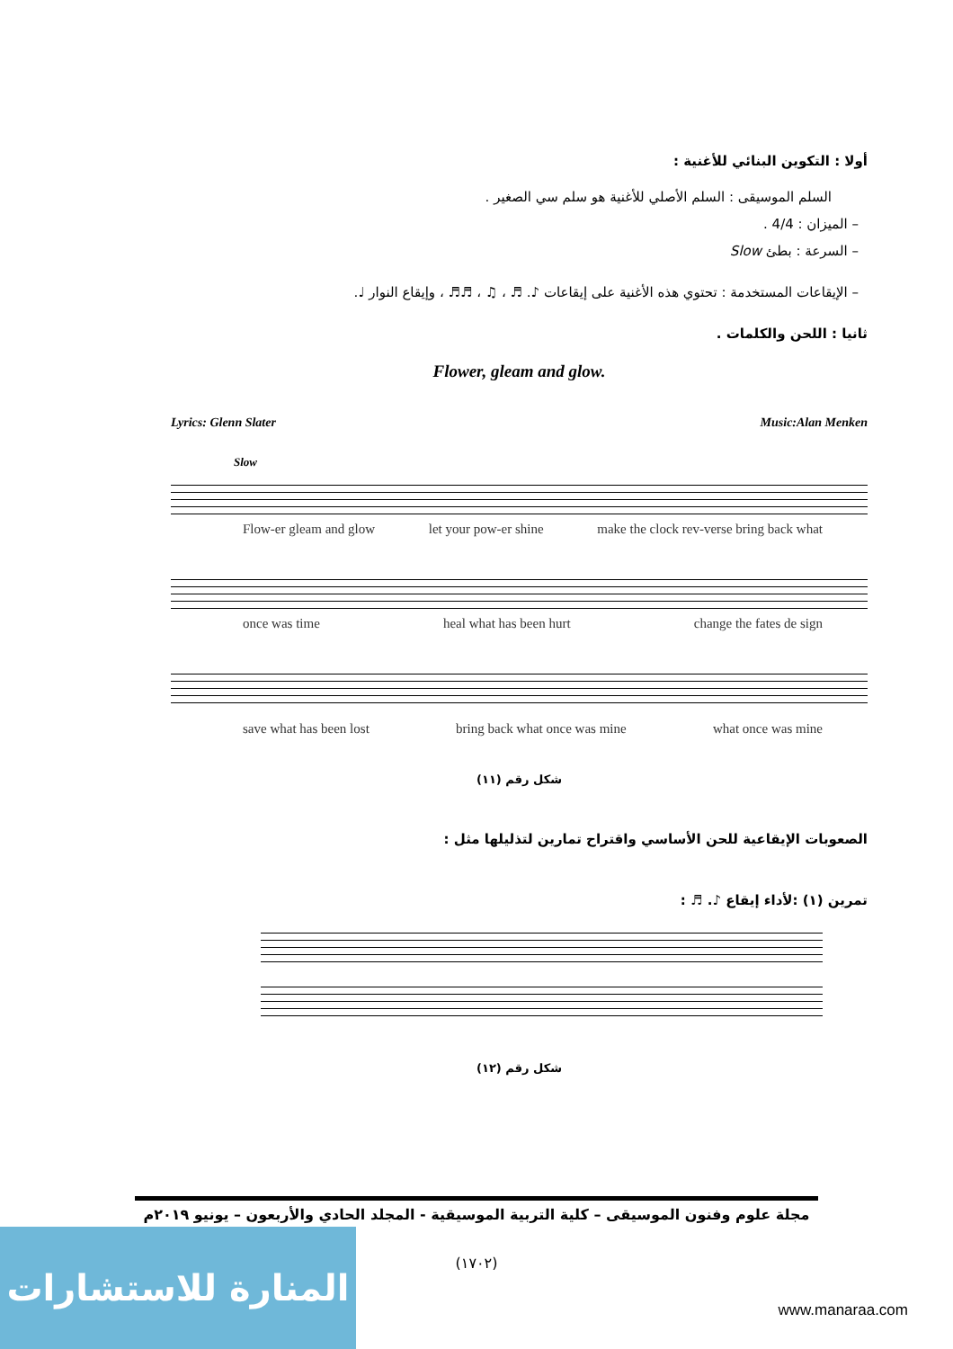أولا : التكوين البنائي للأغنية :
السلم الموسيقى : السلم الأصلي للأغنية هو سلم سي الصغير .
– الميزان : 4/4 .
– السرعة : بطئ Slow
– الإيقاعات المستخدمة : تحتوي هذه الأغنية على إيقاعات ♪. ♬ ، ♫ ، ♬♬ ، وإيقاع النوار ♩.
ثانيا : اللحن والكلمات .
Flower, gleam and glow.
Lyrics: Glenn Slater Music:Alan Menken
Slow
Flow-er gleam and glow let your pow-er shine make the clock rev-verse bring back what
once was time heal what has been hurt change the fates de sign
save what has been lost bring back what once was mine what once was mine
شكل رقم (١١)
الصعوبات الإيقاعية للحن الأساسي واقتراح تمارين لتذليلها مثل :
تمرين (١) :لأداء إيقاع ♪. ♬ :
شكل رقم (١٢)
مجلة علوم وفنون الموسيقى – كلية التربية الموسيقية - المجلد الحادي والأربعون – يونيو ٢٠١٩م
(١٧٠٢)
المنارة للاستشارات
www.manaraa.com